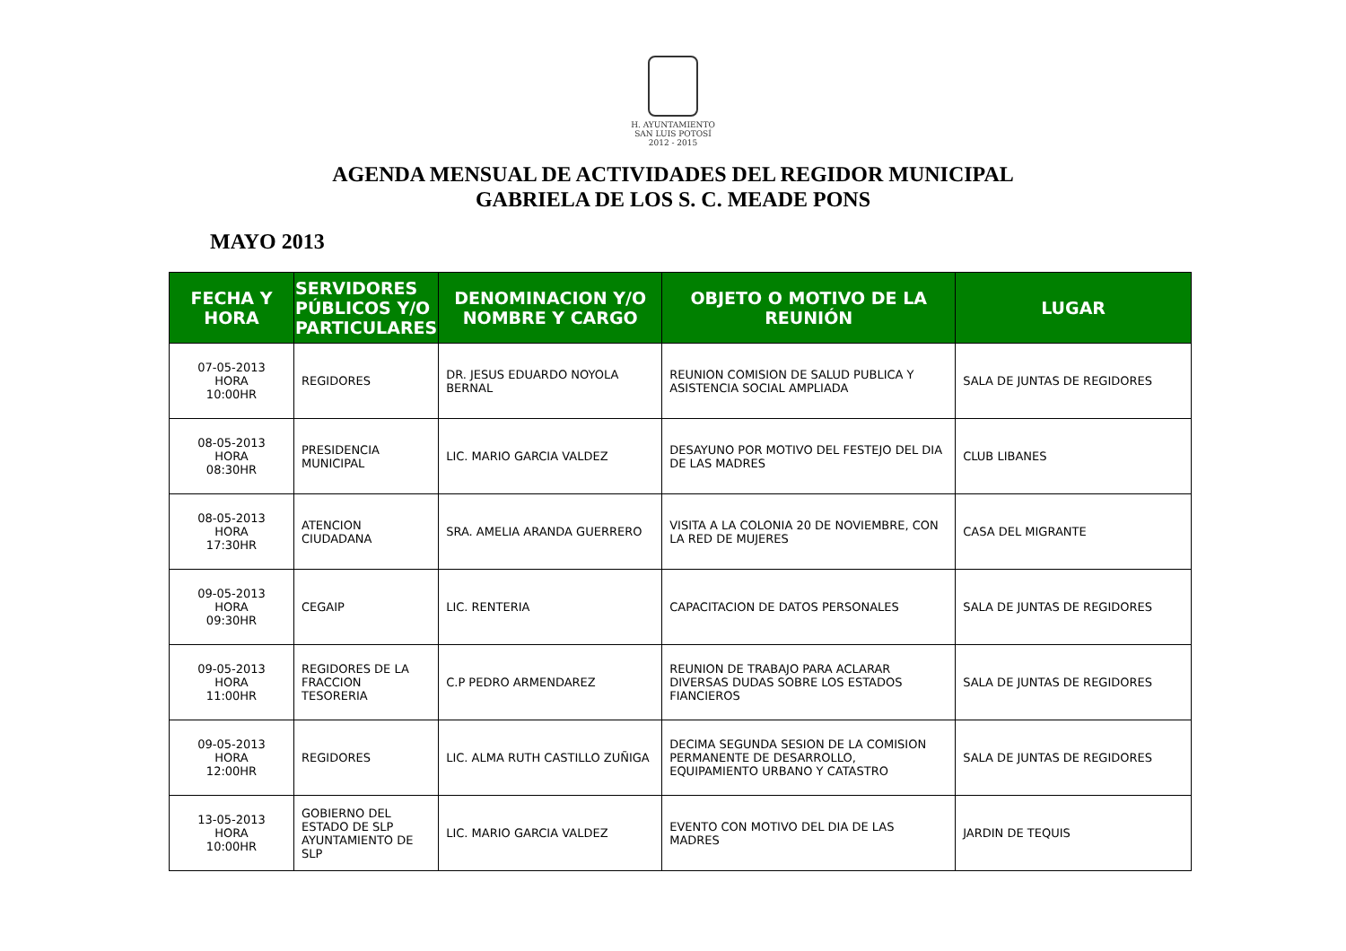H. AYUNTAMIENTO
SAN LUIS POTOSÍ
2012 - 2015
AGENDA MENSUAL DE ACTIVIDADES DEL REGIDOR MUNICIPAL
GABRIELA DE LOS S. C. MEADE PONS
MAYO 2013
| FECHA Y HORA | SERVIDORES PÚBLICOS Y/O PARTICULARES | DENOMINACION Y/O NOMBRE Y CARGO | OBJETO O MOTIVO DE LA REUNIÓN | LUGAR |
| --- | --- | --- | --- | --- |
| 07-05-2013 HORA 10:00HR | REGIDORES | DR. JESUS EDUARDO NOYOLA BERNAL | REUNION COMISION DE SALUD PUBLICA Y ASISTENCIA SOCIAL AMPLIADA | SALA DE JUNTAS DE REGIDORES |
| 08-05-2013 HORA 08:30HR | PRESIDENCIA MUNICIPAL | LIC. MARIO GARCIA VALDEZ | DESAYUNO POR MOTIVO DEL FESTEJO DEL DIA DE LAS MADRES | CLUB LIBANES |
| 08-05-2013 HORA 17:30HR | ATENCION CIUDADANA | SRA. AMELIA ARANDA GUERRERO | VISITA A LA COLONIA 20 DE NOVIEMBRE, CON LA RED DE MUJERES | CASA DEL MIGRANTE |
| 09-05-2013 HORA 09:30HR | CEGAIP | LIC. RENTERIA | CAPACITACION DE DATOS PERSONALES | SALA DE JUNTAS DE REGIDORES |
| 09-05-2013 HORA 11:00HR | REGIDORES DE LA FRACCION TESORERIA | C.P PEDRO ARMENDAREZ | REUNION DE TRABAJO PARA ACLARAR DIVERSAS DUDAS SOBRE LOS ESTADOS FIANCIEROS | SALA DE JUNTAS DE REGIDORES |
| 09-05-2013 HORA 12:00HR | REGIDORES | LIC. ALMA RUTH CASTILLO ZUÑIGA | DECIMA SEGUNDA SESION DE LA COMISION PERMANENTE DE DESARROLLO, EQUIPAMIENTO URBANO Y CATASTRO | SALA DE JUNTAS DE REGIDORES |
| 13-05-2013 HORA 10:00HR | GOBIERNO DEL ESTADO DE SLP AYUNTAMIENTO DE SLP | LIC. MARIO GARCIA VALDEZ | EVENTO CON MOTIVO DEL DIA DE LAS MADRES | JARDIN DE TEQUIS |